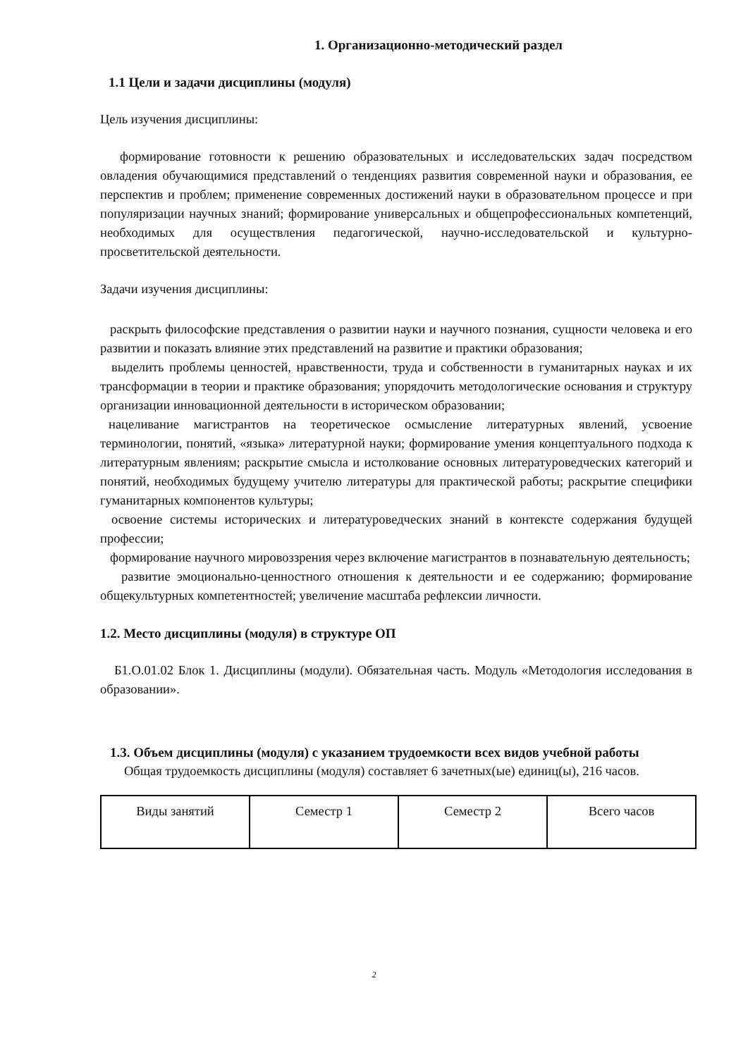1. Организационно-методический раздел
1.1 Цели и задачи дисциплины (модуля)
Цель изучения дисциплины:
формирование готовности к решению образовательных и исследовательских задач посредством овладения обучающимися представлений о тенденциях развития современной науки и образования, ее перспектив и проблем; применение современных достижений науки в образовательном процессе и при популяризации научных знаний; формирование универсальных и общепрофессиональных компетенций, необходимых для осуществления педагогической, научно-исследовательской и культурно-просветительской деятельности.
Задачи изучения дисциплины:
раскрыть философские представления о развитии науки и научного познания, сущности человека и его развитии и показать влияние этих представлений на развитие и практики образования;
выделить проблемы ценностей, нравственности, труда и собственности в гуманитарных науках и их трансформации в теории и практике образования; упорядочить методологические основания и структуру организации инновационной деятельности в историческом образовании;
нацеливание магистрантов на теоретическое осмысление литературных явлений, усвоение терминологии, понятий, «языка» литературной науки; формирование умения концептуального подхода к литературным явлениям; раскрытие смысла и истолкование основных литературоведческих категорий и понятий, необходимых будущему учителю литературы для практической работы; раскрытие специфики гуманитарных компонентов культуры;
освоение системы исторических и литературоведческих знаний в контексте содержания будущей профессии;
формирование научного мировоззрения через включение магистрантов в познавательную деятельность;
развитие эмоционально-ценностного отношения к деятельности и ее содержанию; формирование общекультурных компетентностей; увеличение масштаба рефлексии личности.
1.2. Место дисциплины (модуля) в структуре ОП
Б1.О.01.02 Блок 1. Дисциплины (модули). Обязательная часть. Модуль «Методология исследования в образовании».
1.3. Объем дисциплины (модуля) с указанием трудоемкости всех видов учебной работы
Общая трудоемкость дисциплины (модуля) составляет 6 зачетных(ые) единиц(ы), 216 часов.
| Виды занятий | Семестр 1 | Семестр 2 | Всего часов |
2